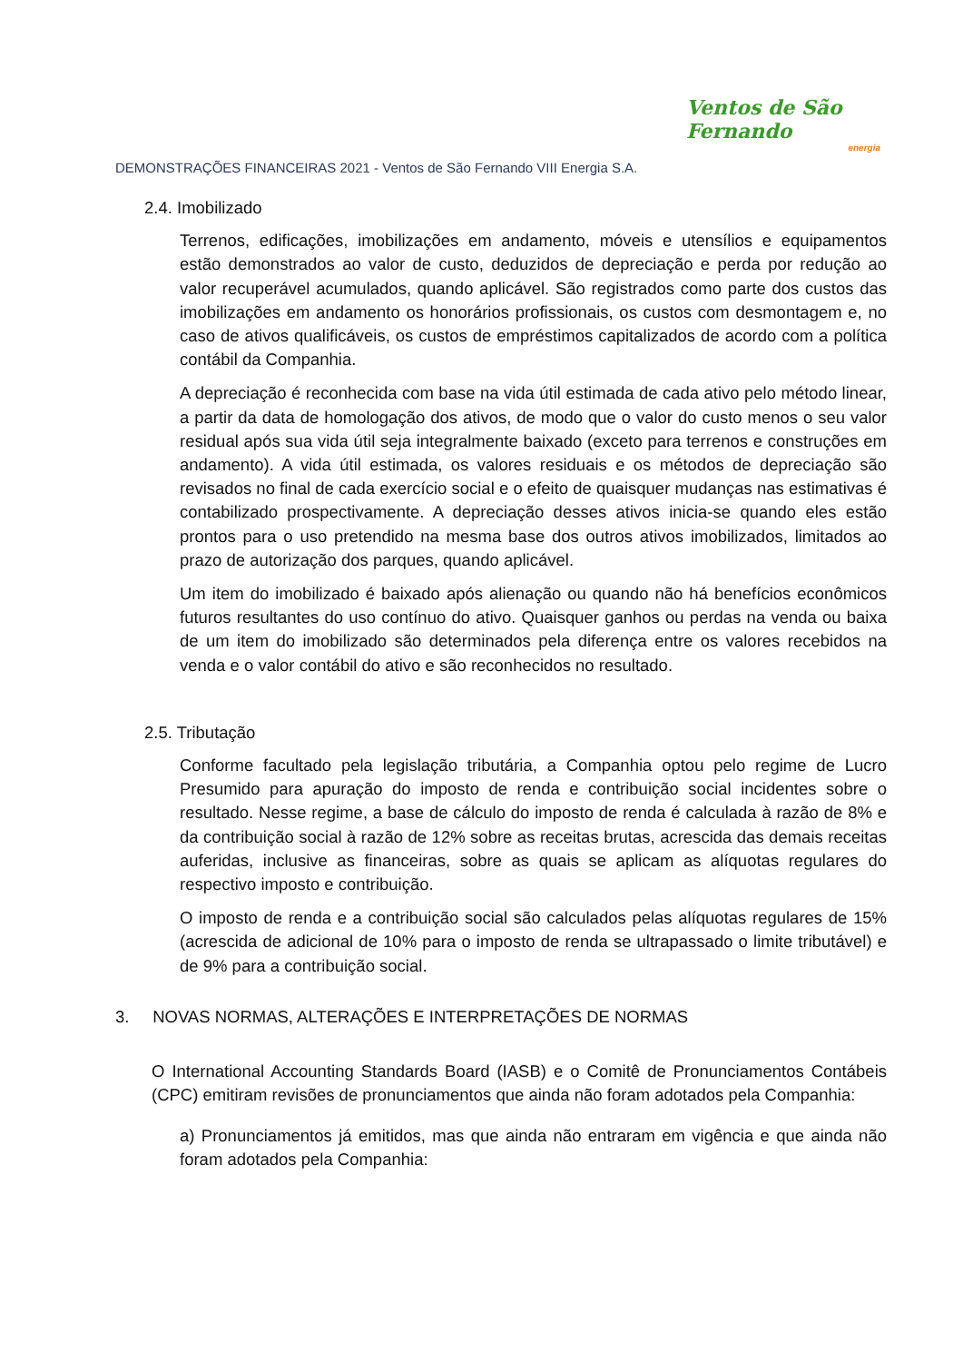Ventos de São Fernando
energia
DEMONSTRAÇÕES FINANCEIRAS 2021 - Ventos de São Fernando VIII Energia S.A.
2.4. Imobilizado
Terrenos, edificações, imobilizações em andamento, móveis e utensílios e equipamentos estão demonstrados ao valor de custo, deduzidos de depreciação e perda por redução ao valor recuperável acumulados, quando aplicável. São registrados como parte dos custos das imobilizações em andamento os honorários profissionais, os custos com desmontagem e, no caso de ativos qualificáveis, os custos de empréstimos capitalizados de acordo com a política contábil da Companhia.
A depreciação é reconhecida com base na vida útil estimada de cada ativo pelo método linear, a partir da data de homologação dos ativos, de modo que o valor do custo menos o seu valor residual após sua vida útil seja integralmente baixado (exceto para terrenos e construções em andamento). A vida útil estimada, os valores residuais e os métodos de depreciação são revisados no final de cada exercício social e o efeito de quaisquer mudanças nas estimativas é contabilizado prospectivamente. A depreciação desses ativos inicia-se quando eles estão prontos para o uso pretendido na mesma base dos outros ativos imobilizados, limitados ao prazo de autorização dos parques, quando aplicável.
Um item do imobilizado é baixado após alienação ou quando não há benefícios econômicos futuros resultantes do uso contínuo do ativo. Quaisquer ganhos ou perdas na venda ou baixa de um item do imobilizado são determinados pela diferença entre os valores recebidos na venda e o valor contábil do ativo e são reconhecidos no resultado.
2.5. Tributação
Conforme facultado pela legislação tributária, a Companhia optou pelo regime de Lucro Presumido para apuração do imposto de renda e contribuição social incidentes sobre o resultado. Nesse regime, a base de cálculo do imposto de renda é calculada à razão de 8% e da contribuição social à razão de 12% sobre as receitas brutas, acrescida das demais receitas auferidas, inclusive as financeiras, sobre as quais se aplicam as alíquotas regulares do respectivo imposto e contribuição.
O imposto de renda e a contribuição social são calculados pelas alíquotas regulares de 15% (acrescida de adicional de 10% para o imposto de renda se ultrapassado o limite tributável) e de 9% para a contribuição social.
3. NOVAS NORMAS, ALTERAÇÕES E INTERPRETAÇÕES DE NORMAS
O International Accounting Standards Board (IASB) e o Comitê de Pronunciamentos Contábeis (CPC) emitiram revisões de pronunciamentos que ainda não foram adotados pela Companhia:
a) Pronunciamentos já emitidos, mas que ainda não entraram em vigência e que ainda não foram adotados pela Companhia: